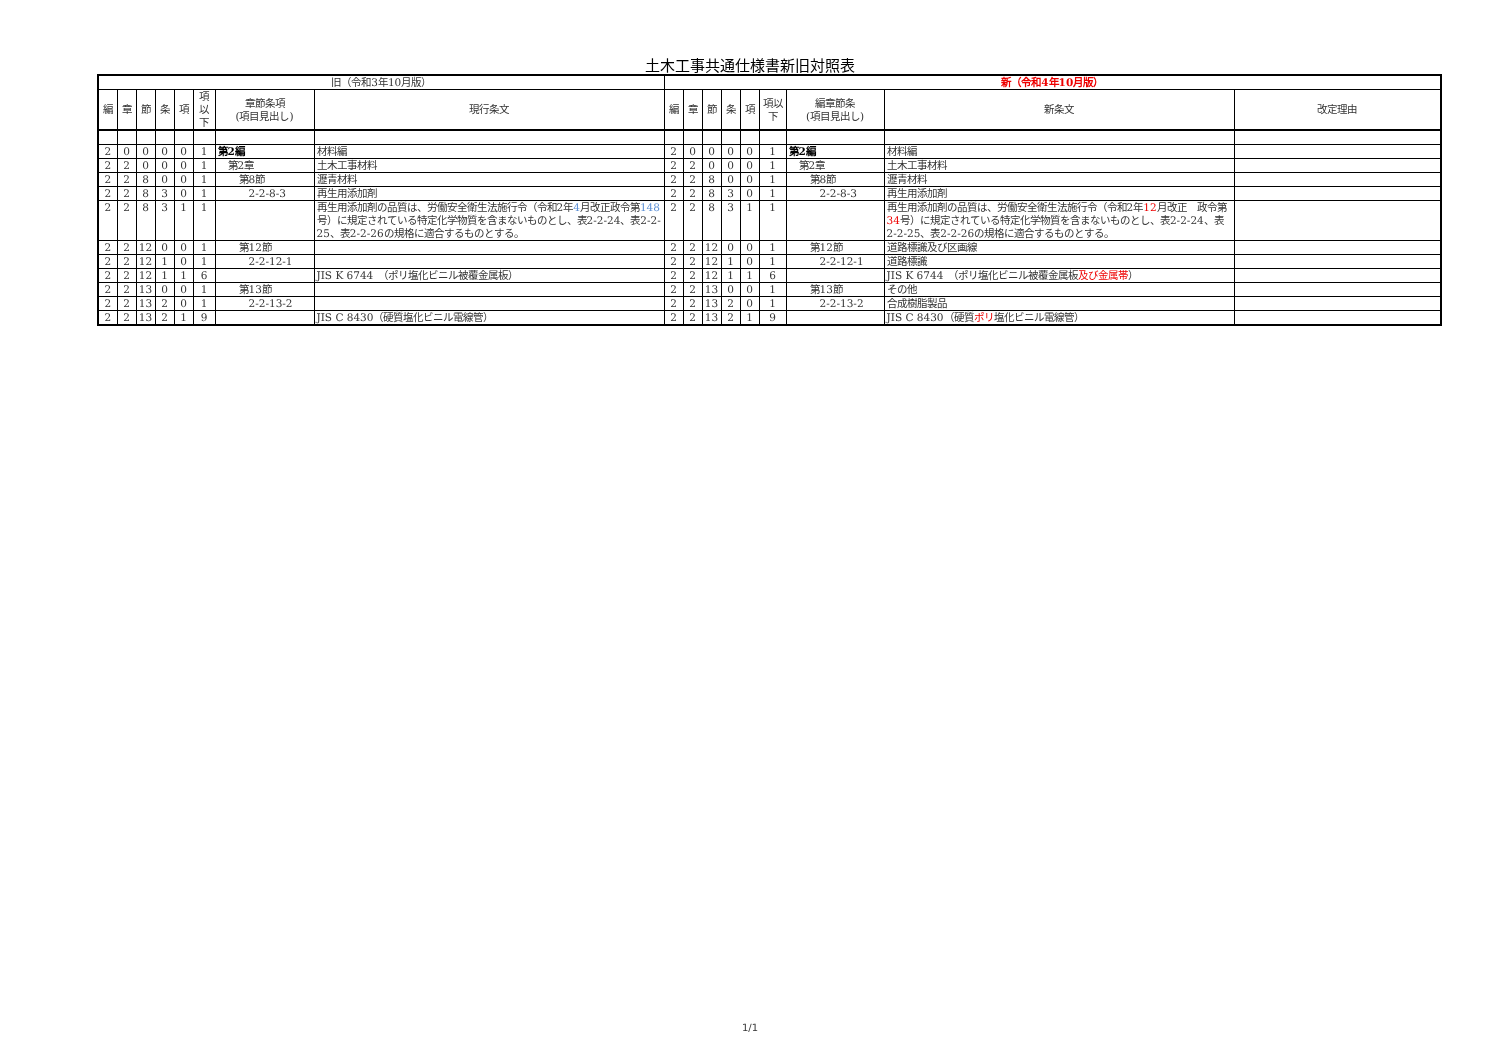土木工事共通仕様書新旧対照表
| 旧（令和3年10月版） | | | | | | | | 新（令和4年10月版） | | | | | | | | |
| --- | --- | --- | --- | --- | --- | --- | --- | --- | --- | --- | --- | --- | --- | --- | --- | --- |
| 編 | 章 | 節 | 条 | 項 | 項以下 | 章節条項 (項目見出し) | 現行条文 | 編 | 章 | 節 | 条 | 項 | 項以下 | 編章節条 (項目見出し) | 新条文 | 改定理由 |
| 2 | 0 | 0 | 0 | 0 | 1 | 第2編 | 材料編 | 2 | 0 | 0 | 0 | 0 | 1 | 第2編 | 材料編 | |
| 2 | 2 | 0 | 0 | 0 | 1 | 第2章 | 土木工事材料 | 2 | 2 | 0 | 0 | 0 | 1 | 第2章 | 土木工事材料 | |
| 2 | 2 | 8 | 0 | 0 | 1 | 第8節 | 瀝青材料 | 2 | 2 | 8 | 0 | 0 | 1 | 第8節 | 瀝青材料 | |
| 2 | 2 | 8 | 3 | 0 | 1 | 2-2-8-3 | 再生用添加剤 | 2 | 2 | 8 | 3 | 0 | 1 | 2-2-8-3 | 再生用添加剤 | |
| 2 | 2 | 8 | 3 | 1 | 1 | | 再生用添加剤の品質は、労働安全衛生法施行令（令和2年 4 月改正政令第 148 号）に規定されている特定化学物質を含まないものとし、表2-2-24、表2-2-25、表2-2-26の規格に適合するものとする。 | 2 | 2 | 8 | 3 | 1 | 1 | | 再生用添加剤の品質は、労働安全衛生法施行令（令和2年 12 月改正 政令第 34 号）に規定されている特定化学物質を含まないものとし、表2-2-24、表2-2-25、表2-2-26の規格に適合するものとする。 | |
| 2 | 2 | 12 | 0 | 0 | 1 | 第12節 | | 2 | 2 | 12 | 0 | 0 | 1 | 第12節 | 道路標識及び区画線 | |
| 2 | 2 | 12 | 1 | 0 | 1 | 2-2-12-1 | | 2 | 2 | 12 | 1 | 0 | 1 | 2-2-12-1 | 道路標識 | |
| 2 | 2 | 12 | 1 | 1 | 6 | | JIS K 6744 （ポリ塩化ビニル被覆金属板） | 2 | 2 | 12 | 1 | 1 | 6 | | JIS K 6744 （ポリ塩化ビニル被覆金属板 及び金属帯 ） | |
| 2 | 2 | 13 | 0 | 0 | 1 | 第13節 | | 2 | 2 | 13 | 0 | 0 | 1 | 第13節 | その他 | |
| 2 | 2 | 13 | 2 | 0 | 1 | 2-2-13-2 | | 2 | 2 | 13 | 2 | 0 | 1 | 2-2-13-2 | 合成樹脂製品 | |
| 2 | 2 | 13 | 2 | 1 | 9 | | JIS C 8430（硬質塩化ビニル電線管） | 2 | 2 | 13 | 2 | 1 | 9 | | JIS C 8430（硬質 ポリ 塩化ビニル電線管） | |
1/1